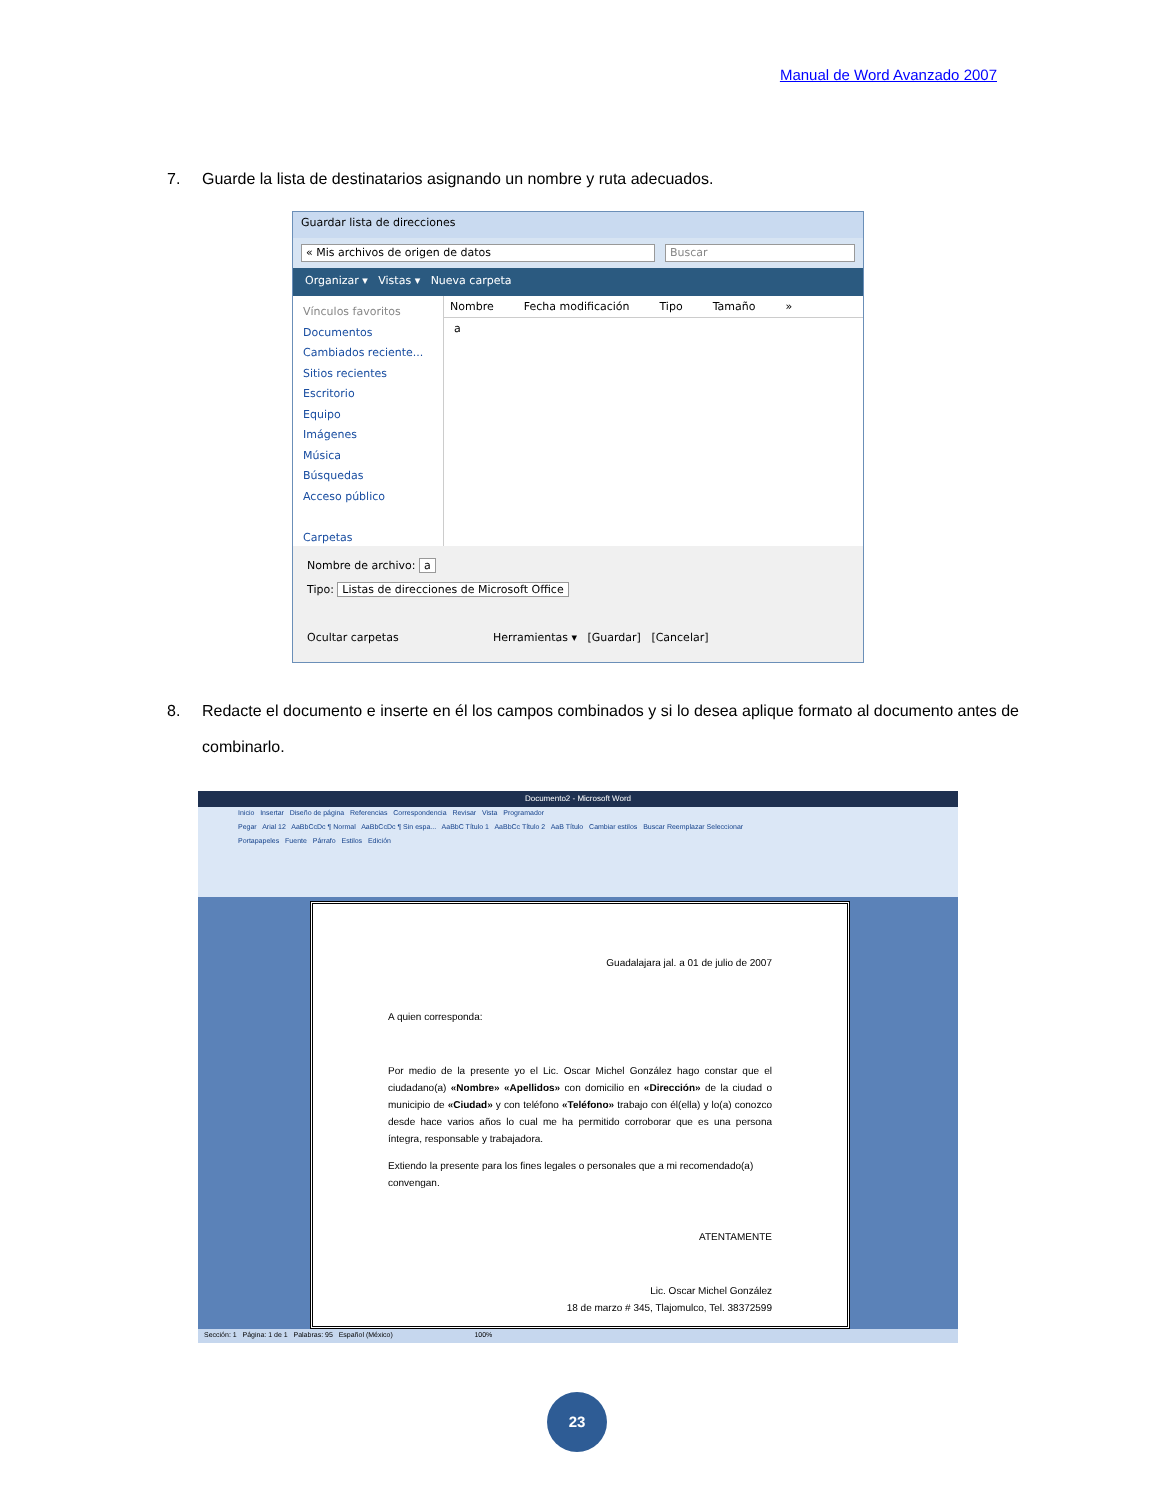Manual de Word Avanzado 2007
7. Guarde la lista de destinatarios asignando un nombre y ruta adecuados.
Guardar lista de direcciones
« Mis archivos de origen de datos Buscar
Organizar ▾ Vistas ▾ Nueva carpeta
Vínculos favoritos
Documentos
Cambiados reciente...
Sitios recientes
Escritorio
Equipo
Imágenes
Música
Búsquedas
Acceso público
Carpetas
Nombre Fecha modificación Tipo Tamaño »
a
Nombre de archivo: a
Tipo: Listas de direcciones de Microsoft Office
Ocultar carpetas Herramientas ▾ [Guardar] [Cancelar]
8. Redacte el documento e inserte en él los campos combinados y si lo desea aplique formato al documento antes de combinarlo.
Documento2 - Microsoft Word
Inicio Insertar Diseño de página Referencias Correspondencia Revisar Vista Programador
Pegar Arial 12 AaBbCcDc ¶ Normal AaBbCcDc ¶ Sin espa... AaBbC Título 1 AaBbCc Título 2 AaB Título Cambiar estilos Buscar Reemplazar Seleccionar
Portapapeles Fuente Párrafo Estilos Edición
Guadalajara jal. a 01 de julio de 2007
A quien corresponda:
Por medio de la presente yo el Lic. Oscar Michel González hago constar que el ciudadano(a) «Nombre» «Apellidos» con domicilio en «Dirección» de la ciudad o municipio de «Ciudad» y con teléfono «Teléfono» trabajo con él(ella) y lo(a) conozco desde hace varios años lo cual me ha permitido corroborar que es una persona íntegra, responsable y trabajadora.
Extiendo la presente para los fines legales o personales que a mi recomendado(a) convengan.
ATENTAMENTE
Lic. Oscar Michel González
18 de marzo # 345, Tlajomulco, Tel. 38372599
Sección: 1 Página: 1 de 1 Palabras: 95 Español (México) 100%
23